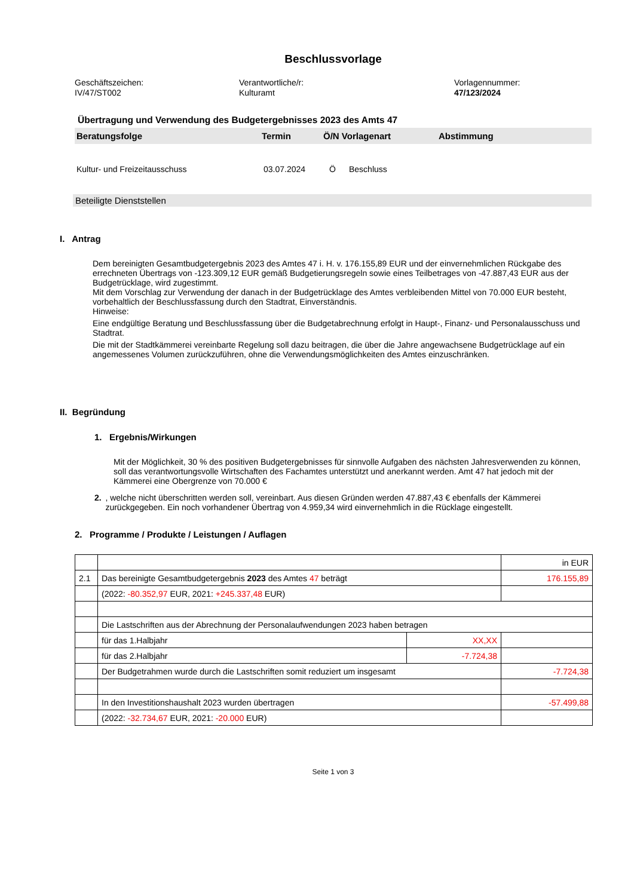Beschlussvorlage
Geschäftszeichen:
IV/47/ST002
Verantwortliche/r:
Kulturamt
Vorlagennummer:
47/123/2024
Übertragung und Verwendung des Budgetergebnisses 2023 des Amts 47
Beratungsfolge Termin Ö/N Vorlagenart Abstimmung
Kultur- und Freizeitausschuss 03.07.2024 Ö Beschluss
Beteiligte Dienststellen
I. Antrag
Dem bereinigten Gesamtbudgetergebnis 2023 des Amtes 47 i. H. v. 176.155,89 EUR und der einver­nehmlichen Rückgabe des errechneten Übertrags von -123.309,12 EUR gemäß Budgetierungsregeln sowie eines Teilbetrages von -47.887,43 EUR aus der Budgetrücklage, wird zugestimmt.
Mit dem Vorschlag zur Verwendung der danach in der Budgetrücklage des Amtes verbleibenden Mittel von 70.000 EUR besteht, vorbehaltlich der Beschlussfassung durch den Stadtrat, Einverständnis.
Hinweise:
Eine endgültige Beratung und Beschlussfassung über die Budgetabrechnung erfolgt in Haupt-, Finanz- und Personalausschuss und Stadtrat.
Die mit der Stadtkämmerei vereinbarte Regelung soll dazu beitragen, die über die Jahre angewachsene Budgetrücklage auf ein angemessenes Volumen zurückzuführen, ohne die Verwendungsmöglichkeiten des Amtes einzuschränken.
II. Begründung
1. Ergebnis/Wirkungen
Mit der Möglichkeit, 30 % des positiven Budgetergebnisses für sinnvolle Aufgaben des nächsten Jahresverwenden zu können, soll das verantwortungsvolle Wirtschaften des Fachamtes unterstützt und anerkannt werden. Amt 47 hat jedoch mit der Kämmerei eine Obergrenze von 70.000 €
2.
, welche nicht überschritten werden soll, vereinbart. Aus diesen Gründen werden 47.887,43 € eben­falls der Kämmerei zurückgegeben. Ein noch vorhandener Übertrag von 4.959,34 wird einvernehm­lich in die Rücklage eingestellt.
2. Programme / Produkte / Leistungen / Auflagen
| | | | in EUR |
| 2.1 | Das bereinigte Gesamtbudgetergebnis 2023 des Amtes 47 beträgt | | 176.155,89 |
| | (2022: -80.352,97 EUR, 2021: +245.337,48 EUR) | | |
| | Die Lastschriften aus der Abrechnung der Personalaufwendungen 2023 haben betragen | | |
| | für das 1.Halbjahr | XX,XX | |
| | für das 2.Halbjahr | -7.724,38 | |
| | Der Budgetrahmen wurde durch die Lastschriften somit reduziert um insgesamt | | -7.724,38 |
| | In den Investitionshaushalt 2023 wurden übertragen | | -57.499,88 |
| | (2022: -32.734,67 EUR, 2021: -20.000 EUR) | | |
Seite 1 von 3